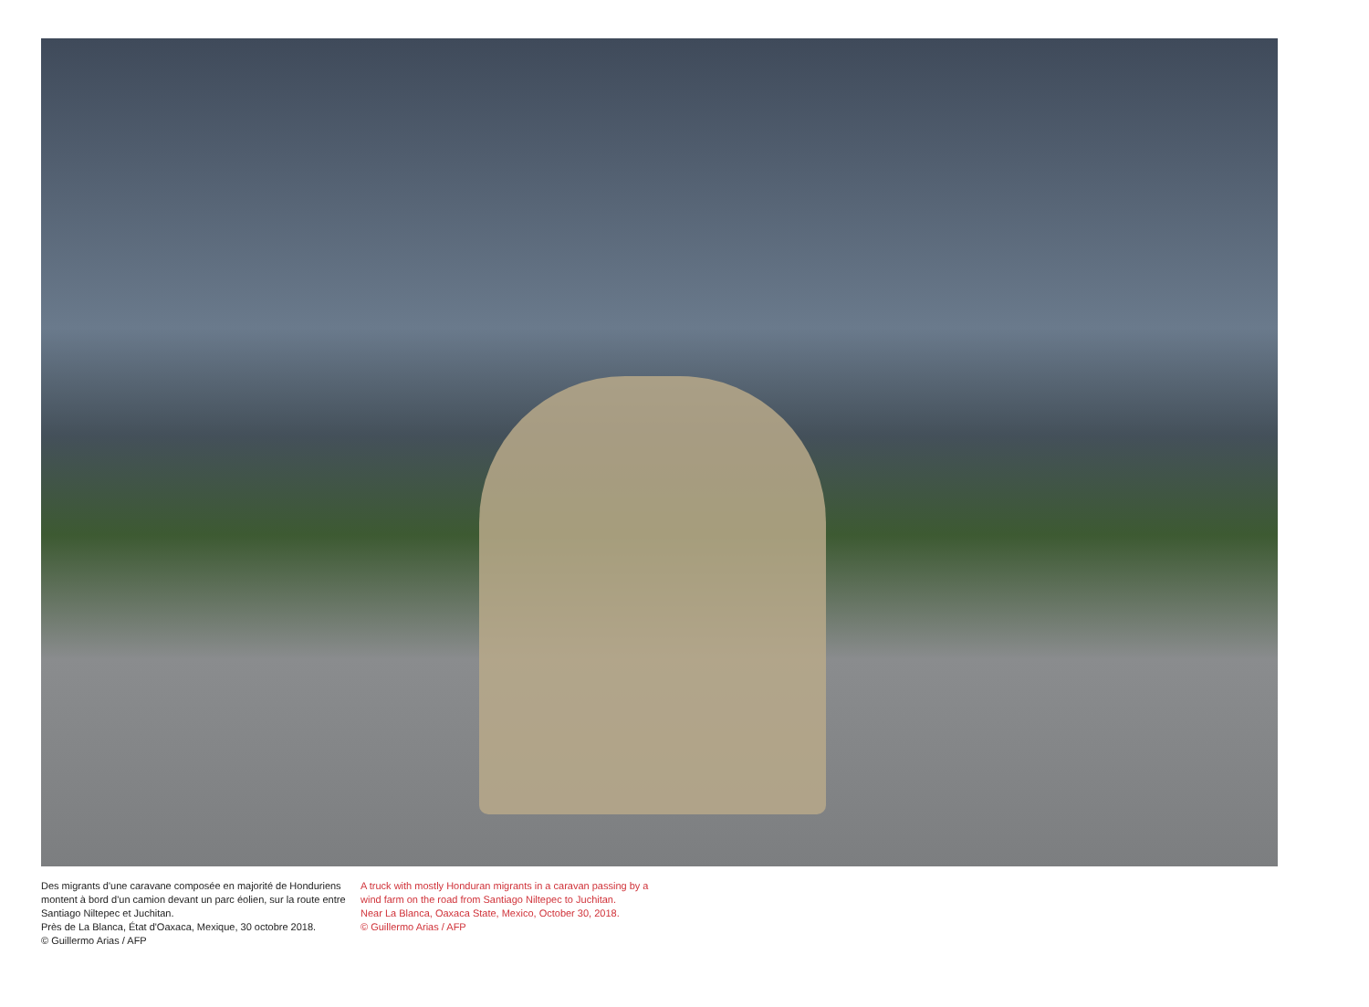Des migrants d'une caravane composée en majorité de Honduriens montent à bord d'un camion devant un parc éolien, sur la route entre Santiago Niltepec et Juchitan.
Près de La Blanca, État d'Oaxaca, Mexique, 30 octobre 2018.
© Guillermo Arias / AFP
A truck with mostly Honduran migrants in a caravan passing by a wind farm on the road from Santiago Niltepec to Juchitan.
Near La Blanca, Oaxaca State, Mexico, October 30, 2018.
© Guillermo Arias / AFP